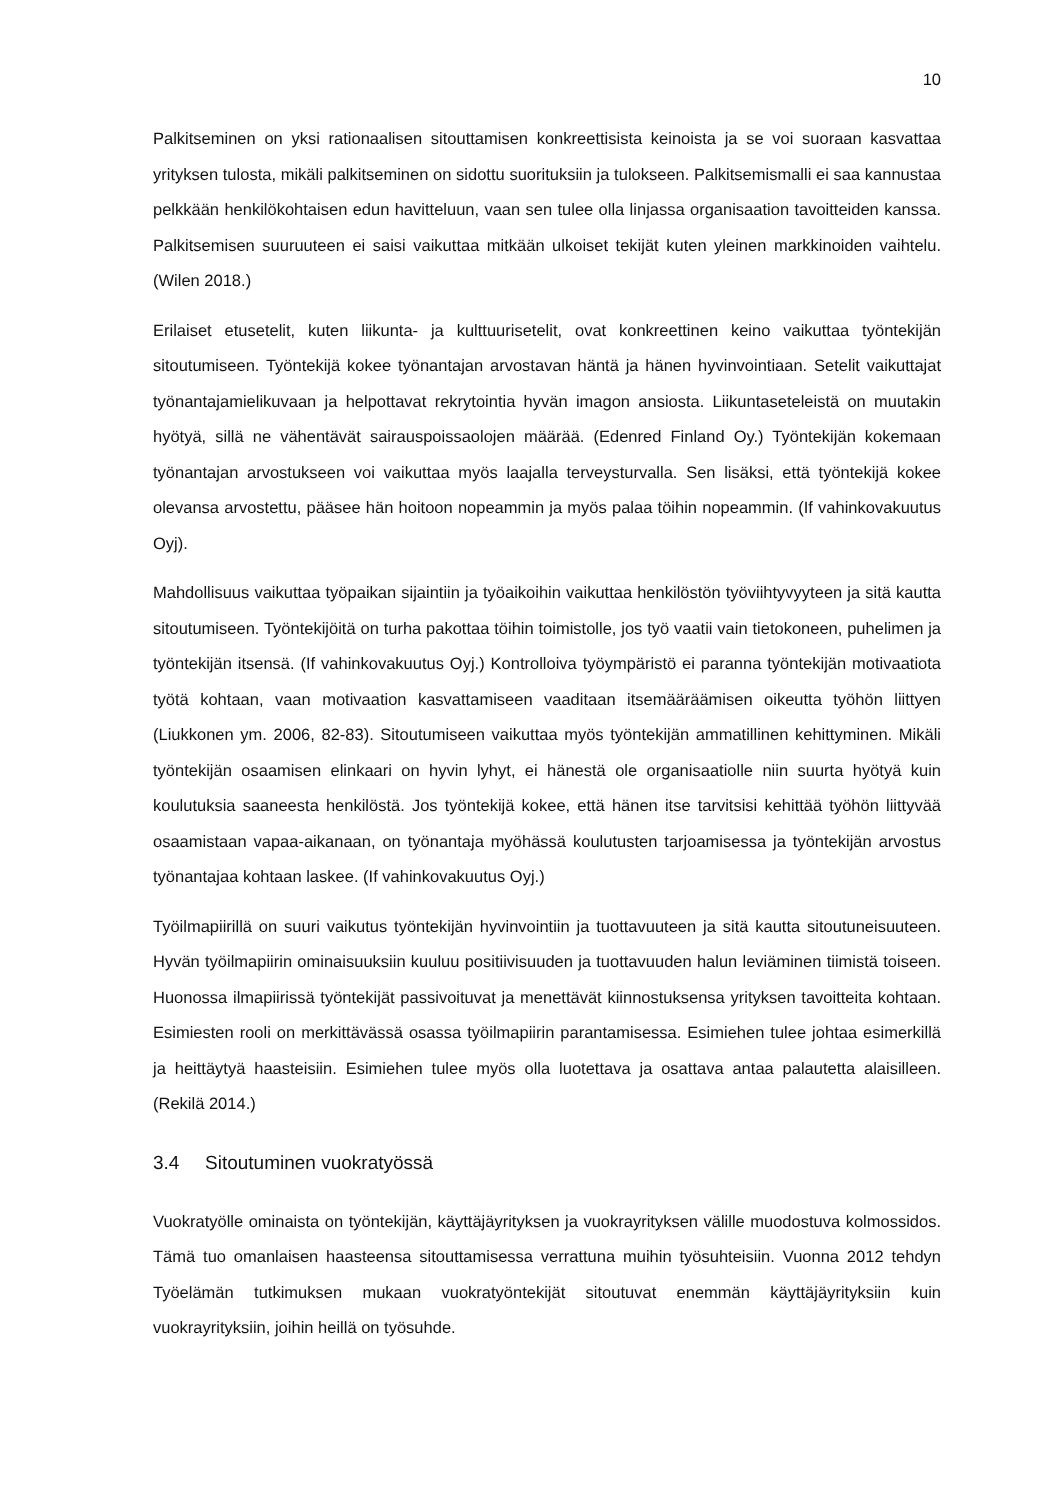10
Palkitseminen on yksi rationaalisen sitouttamisen konkreettisista keinoista ja se voi suoraan kasvattaa yrityksen tulosta, mikäli palkitseminen on sidottu suorituksiin ja tulokseen. Palkitsemismalli ei saa kannustaa pelkkään henkilökohtaisen edun havitteluun, vaan sen tulee olla linjassa organisaation tavoitteiden kanssa. Palkitsemisen suuruuteen ei saisi vaikuttaa mitkään ulkoiset tekijät kuten yleinen markkinoiden vaihtelu. (Wilen 2018.)
Erilaiset etusetelit, kuten liikunta- ja kulttuurisetelit, ovat konkreettinen keino vaikuttaa työntekijän sitoutumiseen. Työntekijä kokee työnantajan arvostavan häntä ja hänen hyvinvointiaan. Setelit vaikuttajat työnantajamielikuvaan ja helpottavat rekrytointia hyvän imagon ansiosta. Liikuntaseteleistä on muutakin hyötyä, sillä ne vähentävät sairauspoissaolojen määrää. (Edenred Finland Oy.) Työntekijän kokemaan työnantajan arvostukseen voi vaikuttaa myös laajalla terveysturvalla. Sen lisäksi, että työntekijä kokee olevansa arvostettu, pääsee hän hoitoon nopeammin ja myös palaa töihin nopeammin. (If vahinkovakuutus Oyj).
Mahdollisuus vaikuttaa työpaikan sijaintiin ja työaikoihin vaikuttaa henkilöstön työviihtyvyyteen ja sitä kautta sitoutumiseen. Työntekijöitä on turha pakottaa töihin toimistolle, jos työ vaatii vain tietokoneen, puhelimen ja työntekijän itsensä. (If vahinkovakuutus Oyj.) Kontrolloiva työympäristö ei paranna työntekijän motivaatiota työtä kohtaan, vaan motivaation kasvattamiseen vaaditaan itsemääräämisen oikeutta työhön liittyen (Liukkonen ym. 2006, 82-83). Sitoutumiseen vaikuttaa myös työntekijän ammatillinen kehittyminen. Mikäli työntekijän osaamisen elinkaari on hyvin lyhyt, ei hänestä ole organisaatiolle niin suurta hyötyä kuin koulutuksia saaneesta henkilöstä. Jos työntekijä kokee, että hänen itse tarvitsisi kehittää työhön liittyvää osaamistaan vapaa-aikanaan, on työnantaja myöhässä koulutusten tarjoamisessa ja työntekijän arvostus työnantajaa kohtaan laskee. (If vahinkovakuutus Oyj.)
Työilmapiirillä on suuri vaikutus työntekijän hyvinvointiin ja tuottavuuteen ja sitä kautta sitoutuneisuuteen. Hyvän työilmapiirin ominaisuuksiin kuuluu positiivisuuden ja tuottavuuden halun leviäminen tiimistä toiseen. Huonossa ilmapiirissä työntekijät passivoituvat ja menettävät kiinnostuksensa yrityksen tavoitteita kohtaan. Esimiesten rooli on merkittävässä osassa työilmapiirin parantamisessa. Esimiehen tulee johtaa esimerkillä ja heittäytyä haasteisiin. Esimiehen tulee myös olla luotettava ja osattava antaa palautetta alaisilleen. (Rekilä 2014.)
3.4 Sitoutuminen vuokratyössä
Vuokratyölle ominaista on työntekijän, käyttäjäyrityksen ja vuokrayrityksen välille muodostuva kolmossidos. Tämä tuo omanlaisen haasteensa sitouttamisessa verrattuna muihin työsuhteisiin. Vuonna 2012 tehdyn Työelämän tutkimuksen mukaan vuokratyöntekijät sitoutuvat enemmän käyttäjäyrityksiin kuin vuokrayrityksiin, joihin heillä on työsuhde.